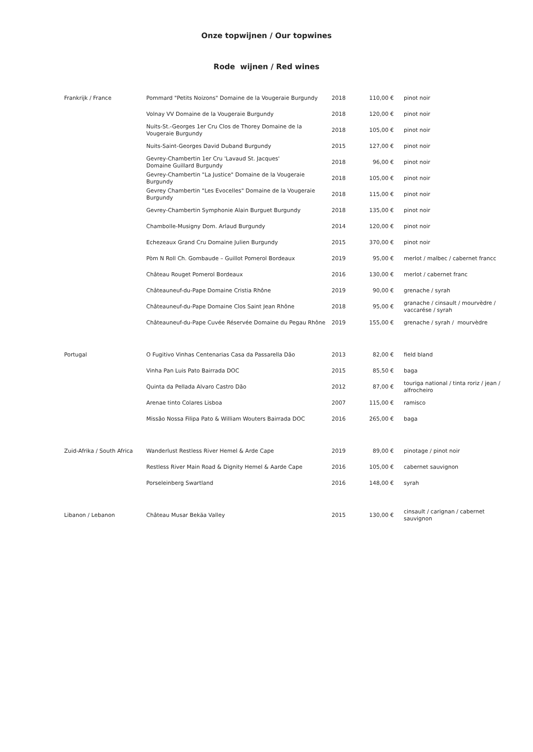Onze topwijnen / Our topwines
Rode wijnen / Red wines
| Frankrijk / France | Pommard "Petits Noizons" Domaine de la Vougeraie Burgundy | 2018 | 110,00 € | pinot noir |
| | Volnay VV Domaine de la Vougeraie Burgundy | 2018 | 120,00 € | pinot noir |
| | Nuits-St.-Georges 1er Cru Clos de Thorey Domaine de la Vougeraie Burgundy | 2018 | 105,00 € | pinot noir |
| | Nuits-Saint-Georges David Duband Burgundy | 2015 | 127,00 € | pinot noir |
| | Gevrey-Chambertin 1er Cru 'Lavaud St. Jacques' Domaine Guillard Burgundy | 2018 | 96,00 € | pinot noir |
| | Gevrey-Chambertin "La Justice" Domaine de la Vougeraie Burgundy | 2018 | 105,00 € | pinot noir |
| | Gevrey Chambertin "Les Evocelles" Domaine de la Vougeraie Burgundy | 2018 | 115,00 € | pinot noir |
| | Gevrey-Chambertin Symphonie Alain Burguet Burgundy | 2018 | 135,00 € | pinot noir |
| | Chambolle-Musigny Dom. Arlaud Burgundy | 2014 | 120,00 € | pinot noir |
| | Echezeaux Grand Cru Domaine Julien Burgundy | 2015 | 370,00 € | pinot noir |
| | Pòm N Roll Ch. Gombaude – Guillot Pomerol Bordeaux | 2019 | 95,00 € | merlot / malbec / cabernet francc |
| | Château Rouget Pomerol Bordeaux | 2016 | 130,00 € | merlot / cabernet franc |
| | Châteauneuf-du-Pape Domaine Cristia Rhône | 2019 | 90,00 € | grenache / syrah |
| | Châteauneuf-du-Pape Domaine Clos Saint Jean Rhône | 2018 | 95,00 € | granache / cinsault / mourvèdre / vaccarése / syrah |
| | Châteauneuf-du-Pape Cuvée Réservée Domaine du Pegau Rhône | 2019 | 155,00 € | grenache / syrah / mourvèdre |
| Portugal | O Fugitivo Vinhas Centenarias Casa da Passarella Dão | 2013 | 82,00 € | field bland |
| | Vinha Pan Luis Pato Bairrada DOC | 2015 | 85,50 € | baga |
| | Quinta da Pellada Alvaro Castro Dão | 2012 | 87,00 € | touriga national / tinta roriz / jean / alfrocheiro |
| | Arenae tinto Colares Lisboa | 2007 | 115,00 € | ramisco |
| | Missão Nossa Filipa Pato & William Wouters Bairrada DOC | 2016 | 265,00 € | baga |
| Zuid-Afrika / South Africa | Wanderlust Restless River Hemel & Arde Cape | 2019 | 89,00 € | pinotage / pinot noir |
| | Restless River Main Road & Dignity Hemel & Aarde Cape | 2016 | 105,00 € | cabernet sauvignon |
| | Porseleinberg Swartland | 2016 | 148,00 € | syrah |
| Libanon / Lebanon | Château Musar Bekäa Valley | 2015 | 130,00 € | cinsault / carignan / cabernet sauvignon |